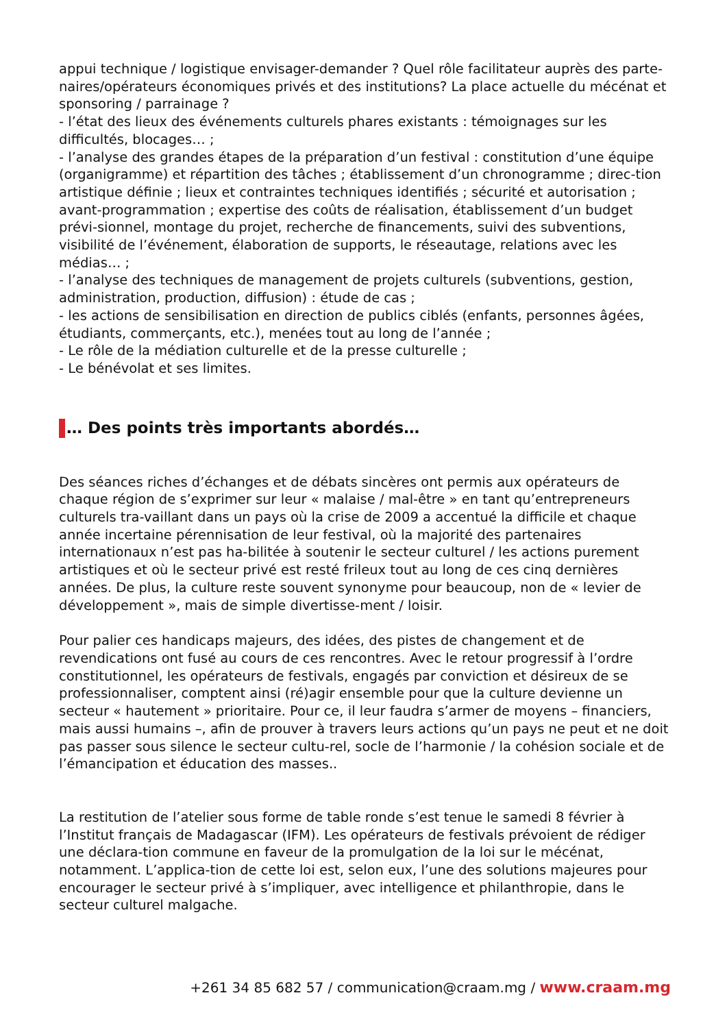appui technique / logistique envisager-demander ? Quel rôle facilitateur auprès des parte-naires/opérateurs économiques privés et des institutions? La place actuelle du mécénat et sponsoring / parrainage ?
- l’état des lieux des événements culturels phares existants : témoignages sur les difficultés, blocages… ;
- l’analyse des grandes étapes de la préparation d’un festival : constitution d’une équipe (organigramme) et répartition des tâches ; établissement d’un chronogramme ; direc-tion artistique définie ; lieux et contraintes techniques identifiés ; sécurité et autorisation ; avant-programmation ; expertise des coûts de réalisation, établissement d’un budget prévi-sionnel, montage du projet, recherche de financements, suivi des subventions, visibilité de l’événement, élaboration de supports, le réseautage, relations avec les médias… ;
- l’analyse des techniques de management de projets culturels (subventions, gestion, administration, production, diffusion) : étude de cas ;
- les actions de sensibilisation en direction de publics ciblés (enfants, personnes âgées, étudiants, commerçants, etc.), menées tout au long de l’année ;
- Le rôle de la médiation culturelle et de la presse culturelle ;
- Le bénévolat et ses limites.
… Des points très importants abordés…
Des séances riches d’échanges et de débats sincères ont permis aux opérateurs de chaque région de s’exprimer sur leur « malaise / mal-être » en tant qu’entrepreneurs culturels tra-vaillant dans un pays où la crise de 2009 a accentué la difficile et chaque année incertaine pérennisation de leur festival, où la majorité des partenaires internationaux n’est pas ha-bilitée à soutenir le secteur culturel / les actions purement artistiques et où le secteur privé est resté frileux tout au long de ces cinq dernières années. De plus, la culture reste souvent synonyme pour beaucoup, non de « levier de développement », mais de simple divertisse-ment / loisir.
Pour palier ces handicaps majeurs, des idées, des pistes de changement et de revendications ont fusé au cours de ces rencontres. Avec le retour progressif à l’ordre constitutionnel, les opérateurs de festivals, engagés par conviction et désireux de se professionnaliser, comptent ainsi (ré)agir ensemble pour que la culture devienne un secteur « hautement » prioritaire. Pour ce, il leur faudra s’armer de moyens – financiers, mais aussi humains –, afin de prouver à travers leurs actions qu’un pays ne peut et ne doit pas passer sous silence le secteur cultu-rel, socle de l’harmonie / la cohésion sociale et de l’émancipation et éducation des masses..
La restitution de l’atelier sous forme de table ronde s’est tenue le samedi 8 février à l’Institut français de Madagascar (IFM). Les opérateurs de festivals prévoient de rédiger une déclara-tion commune en faveur de la promulgation de la loi sur le mécénat, notamment. L’applica-tion de cette loi est, selon eux, l’une des solutions majeures pour encourager le secteur privé à s’impliquer, avec intelligence et philanthropie, dans le secteur culturel malgache.
+261 34 85 682 57 / communication@craam.mg / www.craam.mg